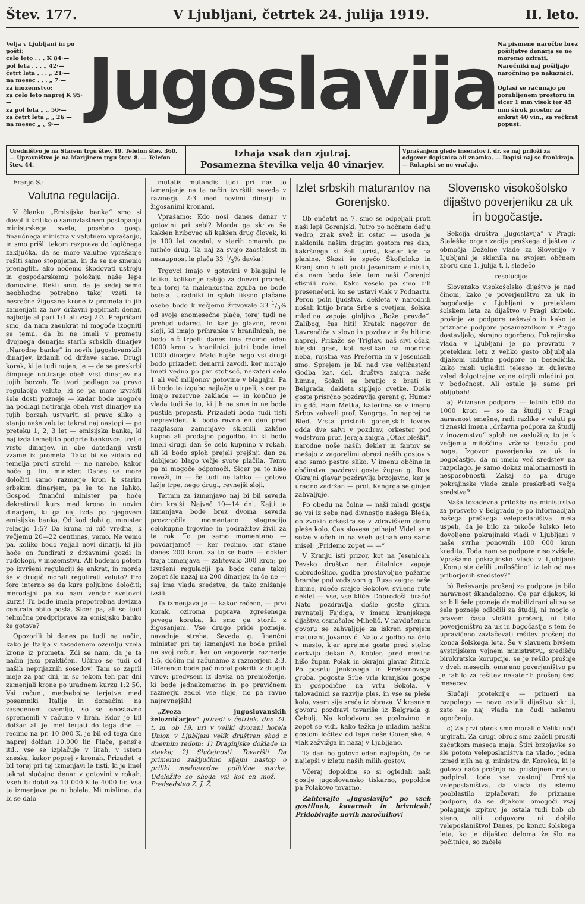Štev. 177. V Ljubljani, četrtek 24. julija 1919. II. leto.
Velja v Ljubljani in po pošti:
celo leto . . . K 84·—
pol leta . . . „ 42·—
četrt leta . . . „ 21·—
na mesec . . . „ 7·—
za inozemstvo:
za celo leto naprej K 95·—
za pol leta „ „ 50·—
za četrt leta „ „ 26·—
na mesec „ „ 9·—
Jugoslavija
Na pismene naročbe brez pošiljatve denarja se ne moremo ozirati.
Naročniki naj pošiljajo naročnino po nakaznici.
Oglasi se računajo po porabljenem prostoru in sicer 1 mm visok ter 45 mm širok prostor za enkrat 40 vin., za večkrat popust.
Uredništvo je na Starem trgu štev. 19. Telefon štev. 360. — Upravništvo je na Marijinem trgu štev. 8. — Telefon štev. 44.
Izhaja vsak dan zjutraj.
Posamezna številka velja 40 vinarjev.
Vprašanjem glede inseratov i. dr. se naj priloži za odgovor dopisnica ali znamka. — Dopisi naj se frankirajo. — Rokopisi se ne vračajo.
Franjo S.:
Valutna regulacija.
V članku „Emisijska banka“ smo si dovolili kritiko o samovlastnem postopanju ministrskega sveta, posebno gosp. finančnega ministra v valutnem vprašanju, in smo prišli tekom razprave do logičnega zaključka, da se more valutno vprašanje rešiti samo stopnjema, in da se ne smemo prenagliti, ako nočemo škodovati ustroju in gospodarskemu položaju naše lepe domovine. Rekli smo, da je sedaj samo neobhodno potrebno takoj vzeti te nesrečne žigosane krone iz prometa in jih zamenjati za nov državni papirnati denar, najbolje al pari 1:1 ali vsaj 2:3. Prepričani smo, da nam zaenkrat ni mogoče izogniti se temu, da bi ne imeli v prometu dvojnega denarja: starih srbskih dinarjev „Narodne banke“ in novih jugoslovanskih dinarjev, izdanih od države same. Drugi korak, ki je tudi nujen, je — da se preskrbi čimpreje notiranje obeh vrst dinarjev na tujih borzah. To tvori podlago za pravo regulacijo valute, ki se pa more izvršiti šele dosti pozneje — kadar bode mogoče na podlagi notiranja obeh vrst dinarjev na tujih borzah ustvariti si pravo sliko o stanju naše valute: takrat naj nastopi — po preteku 1, 2, 3 let — emisijska banka, ki naj izda temeljito podprte bankovce, tretjo vrsto dinarjev, in obe dotedanji vrsti vzame iz prometa. Tako bi se zidalo od temelja proti strehi — ne narobe, kakor hoče g. fin. minister. Danes se more določiti samo razmerje kron k starim srbskim dinarjem, pa še to ne lahko. Gospod finančni minister pa hoče dekretirati kurs med krono in novim dinarjem, ki ga naj izda po njegovem emisijska banka. Od kod dobi g. minister relacijo 1:5? Da krona ni nič vredna, k večjemu 20—22 centimes, vemo. Ne vemo pa, koliko bodo veljali novi dinarji, ki jih hoče on fundirati z državnimi gozdi in rudokopi, v inozemstvu. Ali bodemo potem po izvršeni regulaciji še enkrat, in morda še v drugič morali regulirati valuto? Pro foro interno se da kurs poljubno določiti; merodajni pa so nam vendar svetovni kurzi! Tu bode imela prepotrebna devizna centrala obilo posla. Sicer pa, ali so tudi tehnične predpriprave za emisijsko banko že gotove?
Opozorili bi danes pa tudi na način, kako je Italija v zasedenem ozemlju vzela krone iz prometa. Zdi se nam, da je ta način jako praktičen. Učimo se tudi od naših neprijaznih sosedov! Tam so zaprli meje za par dni, in so tekom teh par dni zamenjali krone po uradnem kurzu 1:2·50. Vsi računi, medsebojne terjatve med posamniki Italije in domačini na zasedenem ozemlju, so se enostavno spremenili v račune v lirah. Kdor je bil dolžan ali je imel terjati do tega dne — recimo na pr. 10 000 K, je bil od tega dne naprej dolžan 10.000 lir. Plače, pensije itd., vse se izplačuje v lirah, v istem znesku, kakor poprej v kronah. Prizadet je bil torej pri tej izmenjavi le tisti, ki je imel takrat slučajno denar v gotovini v rokah. Vseh bi dobil za 10 000 K le 4000 lir. Vsa ta izmenjava pa ni bolela. Mi mislimo, da bi se dalo
mutatis mutandis tudi pri nas to izmenjanje na ta način izvršiti: seveda v razmerju 2:3 med novimi dinarji in žigosanimi kronami.
Vprašamo: Kdo nosi danes denar v gotovini pri sebi? Morda ga skriva še kakšen hribovec ali kakšen drug človek, ki je 100 let zaostal, v starih omarah, pa mrhče drug. Ta naj za svojo zaostalost in nezaupnost le plača 33 1/3% davka!
Trgovci imajo v gotovini v blagajni le toliko, kolikor je rabijo za dnevni promet, teh torej ta malenkostna zguba ne bode bolela. Uradniki in sploh fiksno plačane osebe bodo k večjemu žrtvovale 33 1/3% od svoje enomesečne plače, torej tudi ne prehud udarec. In kar je glavno, revni sloji, ki imajo prihranke v hranilnicah, ne bodo nič trpeli: danes ima recimo eden 1000 kron v hranilnici, jutri bode imel 1000 dinarjev. Malo hujše nego vsi drugi bodo prizadeti denarni zavodi, ker morajo imeti vedno po par stotisoč, nekateri celo 1 ali več milijonov gotovine v blagajni. Pa ti bodo to izgubo najlažje utrpeli, sicer pa imajo rezervne zaklade — in končno je vlada tudi še tu, ki jih ne sme in ne bode pustila propasti. Prizadeti bodo tudi tisti nepreviden, ki bodo ravno en dan pred razglasom zamenjave sklenili kakšno kupno ali prodajno pogodbo, in ki bodo imeli drugi dan še celo kupnino v rokah, ali ki bodo sploh prejeli prejšnji dan za dobljeno blago večje svote plačila. Temu pa ni mogoče odpomoči. Sicer pa to niso reveži, in — če tudi ne lahko — gotovo lažje trpe, nego drugi, revnejši sloji.
Termin za izmenjavo naj bi bil seveda čim krajši. Največ 10—14 dni. Kajti ta izmenjava bode brez dvoma seveda provzročila momentano stagnacijo celokupne trgovine in podražitev živil za ta rok. To pa samo momentano — povdarjamo! — ker recimo, kar stane danes 200 kron, za to se bode — dokler traja izmenjava — zahtevalo 300 kron; po izvršeni regulaciji pa bodo cene takoj zopet šle nazaj na 200 dinarjev, in če ne — saj ima vlada sredstva, da tako znižanje izsili.
Ta izmenjava je — kakor rečeno, — prvi korak, oziroma poprava zgrešenega prvega koraka, ki smo ga storili z žigosanjem. Vse drugo pride pozneje, nazadnje streha. Seveda g. finančni minister pri tej izmenjavi ne bode prišel na svoj račun, ker on zagovarja razmerje 1:5, dočim mi računamo z razmerjem 2:3. Diferenco bode pač moral pokriti iz drugih virov: predvsem iz davka na premoženje, ki bode jednakomerno in po pravičnem razmerju zadel vse sloje, ne pa ravno najrevnejših!
„Zveza jugoslovanskih železničarjev“ priredi v četrtek, dne 24. t. m. ob 19. uri v veliki dvorani hotela Union v Ljubljani velik društven shod z dnevnim redom: 1) Draginjske doklade in stavka; 2) Slučajnosti. Tovariši! Da primerno zaključimo sijajni nastop o priliki mednarodne politične stavke. Udeležite se shoda vsi kot en mož. — Predsedstvo Z. J. Ž.
Izlet srbskih maturantov na Gorenjsko.
Ob enčetrt na 7. smo se odpeljali proti naši lepi Gorenjski. Jutro po nočnem dežju vedro, zrak svež in oster — usoda je naklonila našim dragim gostom res dan, kakršnega si želi turist, kadar ide na planine. Skozi še spečo Škofjoloko in Kranj smo hiteli proti Jesenicam v mislih, da nam bodo šele tam naši Gorenjci stisnili roko. Kako veselo pa smo bili presenečeni, ko se ustavi vlak v Podnartu. Peron poln ljudstva, dekleta v narodnih nošah kitijo brate Srbe s cvetjem, šolska mladina zapoje ginljivo „Bože pravde“. Žalibog, čas hiti! Kratek nagovor dr. Lavrenčiča v slovo in pozdrav in že hitimo naprej. Prikaže se Triglav, naš sivi očak, blejski grad, kot naslikan na modrino neba, rojstna vas Prešerna in v Jesenicah smo. Sprejem je bil nad vse veličasten! Godba kat. del. društva zaigra naše himne, Sokoli se bratijo z brati iz Belgrada, dekleta sipljejo cvetke. Došle goste prisrčno pozdravlja gerent g. Humer in gdč. Ham Metka, katerima se v imenu Srbov zahvali prof. Kangrga. In naprej na Bled. Vrsta pristnih gorenjskih lovcev odda dve salvi v pozdrav, orkester pod vodstvom prof. Jeraja zaigra „Otok bleški“, narodne noše naših dekleт in fantov se mešajo z zagorelimi obrazi naših gostov v eno samo pestro sliko. V imenu občine in občinstva pozdravi goste župan g. Rus. Okrajni glavar pozdravlja brzojavno, ker je uradno zadržan — prof. Kangrga se ginjen zahvaljuje.
Po obedu na čolne — naši mladi gostje so vsi iz sebe nad divnostjo našega Bleda, ob zvokih orkestra se v zdraviškem domu pleše kolo. Čas slovesa prihaja! Videl sem solze v očeh in na vseh ustnah eno samo misel: „Pridemo zopet — —“
V Kranju isti prizor, kot na Jesenicah. Pevsko društvo nar. čitalnice zapoje dobrodošlico, godba prostovoljne požarne brambe pod vodstvom g. Rusa zaigra naše himne, rdeče srajce Sokolov, svilene rute deklet — vse, vse kliče: Dobrodošli braćo! Nato pozdravlja došle goste gimn. ravnatelj Fajdiga, v imenu kranjskega dijaštva osmošolec Mihelič. V navdušenem govoru se zahvaljuje za iskren sprejem maturant Jovanović. Nato z godbo na čelu v mesto, kjer sprejme goste pred stolno cerkvijo dekan A. Kobler, pred mestno hišo župan Polak in okrajni glavar Žitnik. Po posetu Jenkovega in Prešernovega groba, pogoste Srbe vrle kranjske gospe in gospodične na vrtu Sokola. V telovadnici se razvije ples, in vse se pleše kolo, vsem sije sreča iz obraza. V krasnem govoru pozdravi tovariše iz Belgrada g. Čebulj. Na kolodvoru se poslovimo in zopet se vidi, kako težka je mladim našim gostom ločitev od lepe naše Gorenjske. A vlak zažvižga in nazaj v Ljubljano.
Ta dan bo gotovo eden najlepših, če ne najlepši v izletu naših milih gostov.
Včeraj dopoldne so si ogledali naši gostje jugoslovansko tiskarno, popoldne pa Polakovo tovarno.
Zahtevajte „Jugoslavijo“ po vseh gostilnah, kavarnah in brivnicah! Pridobivajte novih naročnikov!
Slovensko visokošolsko dijaštvo poverjeniku za uk in bogočastje.
Sekcija društva „Jugoslavija“ v Pragi: Staleška organizacija praškega dijaštva iz območja Deželne vlade za Slovenijo v Ljubljani je sklenila na svojem občnem zboru dne 1. julija t. l. sledečo
resolucijo:
Slovensko visokošolsko dijaštvo je nad činom, kako je poverjeništvo za uk in bogočastje v Ljubljani v preteklem šolskem leta za dijaštvo v Pragi skrbelo, prošnje za podpore reševalo in kako je priznane podpore posameznikom v Prago dostavljalo, skrajno ogorčeno. Pokrajinska vlada v Ljubljani je po prevratu v preteklem letu z veliko gesto obljubljala dijakom izdatne podpore in besedičila, kako misli ugladiti telesno in duševno vsled dolgotrajne vojne otrpli mladini pot v bodočnost. Ali ostalo je samo pri obljubah!
a) Priznane podpore — letnih 600 do 1000 kron — so za študij v Pragi naravnost smešne, radi razlike v valuti pa ti zneski imena „državna podpora za študij v inozemstvu“ sploh ne zaslužijo; to je k večjemu miloščina vržena beraču pod noge. Izgovor poverjenika za uk in bogočastje, da ni imelo več sredstev na razpolago, je samo dokaz malomarnosti in nesposobnosti. Zakaj so pa druge pokrajinske vlade znale preskrbeti večja sredstva?
Naša tozadevna pritožba na ministrstvo za prosveto v Belgradu je po informacijah našega praškega veleposlaništva imela uspeh, da je bilo za tekoče šolsko leto dovoljeno pokrajinski vladi v Ljubljani v naše svrhe ponovnih 100 000 kron kredita. Toda nam se podpore niso zvišale. Vprašamo pokrajinsko vlado v Ljubljani: „Komu ste delili „miloščino“ iz teh od nas priborjenih sredstev?“
b) Reševanje prošenj za podpore je bilo naravnost škandalozno. Če par dijakov, ki so bili šele pozneje demobilizirani ali so se šele pozneje odločili za študij, ni moglo o pravem času vložiti prošenj, ni bilo poverjeništvo za uk in bogočastje s tem še upravičeno zavlačevati rešitev prošenj do konca šolskega leta. Še v slavnem bivšem avstrijskem vojnem ministrstvu, središču birokratske korupcije, se je rešilo prošnje v dveh mesecih, omejeno poverjeništvo pa je rabilo za rešitev nekaterih prošenj šest mesecev.
Slučaji protekcije — primeri na razpolago — novo ostali dijaštvu skriti, zato se naj vlada ne čudi našemu ogorčenju.
c) Za prvi obrok smo morali o Veliki noči urgirati. Za drugi obrok smo začeli prositi začetkom meseca maja. Štiri brzojavke so šle potom veleposlaništva na vlado, jedna izmed njih na g. ministra dr. Korošca, ki je gotovo našo prošnjo na pristojnem mestu podpiral, toda vse zastonj! Prošnja veleposlaništva, da vlada da istemu pooblastilo izplačevati že priznane podpore, da se dijakom omogoči vsaj polaganje izpitov, je ostala tudi bob ob steno, niti odgovora ni dobilo veleposlaništvo! Danes, po koncu šolskega leta, ko je dijaštvo deloma že šlo na počitnice, so začele